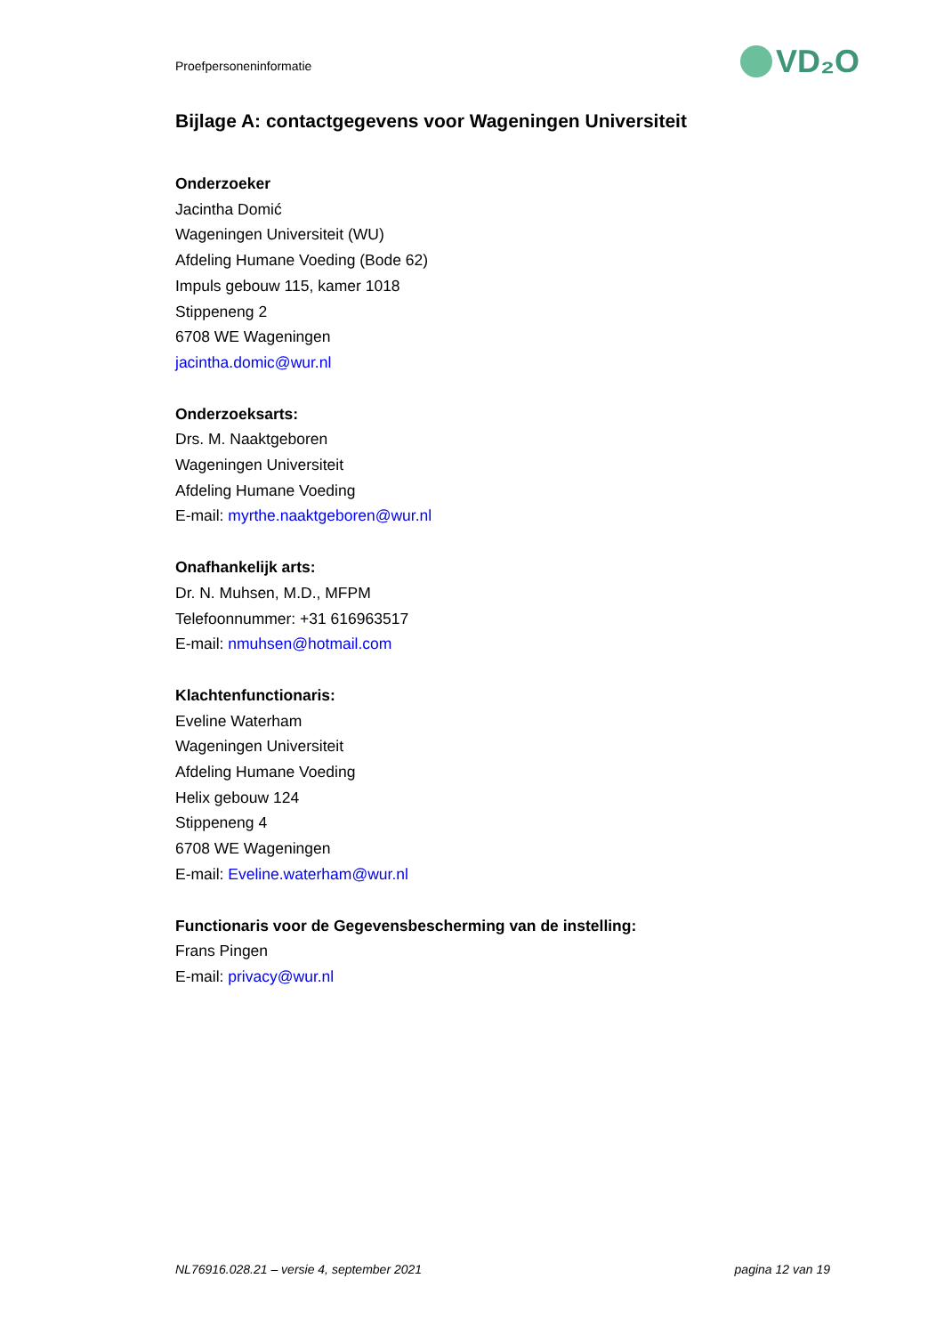Proefpersoneninformatie VD₂O
Bijlage A: contactgegevens voor Wageningen Universiteit
Onderzoeker
Jacintha Domić
Wageningen Universiteit (WU)
Afdeling Humane Voeding (Bode 62)
Impuls gebouw 115, kamer 1018
Stippeneng 2
6708 WE Wageningen
jacintha.domic@wur.nl
Onderzoeksarts:
Drs. M. Naaktgeboren
Wageningen Universiteit
Afdeling Humane Voeding
E-mail: myrthe.naaktgeboren@wur.nl
Onafhankelijk arts:
Dr. N. Muhsen, M.D., MFPM
Telefoonnummer: +31 616963517
E-mail: nmuhsen@hotmail.com
Klachtenfunctionaris:
Eveline Waterham
Wageningen Universiteit
Afdeling Humane Voeding
Helix gebouw 124
Stippeneng 4
6708 WE Wageningen
E-mail: Eveline.waterham@wur.nl
Functionaris voor de Gegevensbescherming van de instelling:
Frans Pingen
E-mail: privacy@wur.nl
NL76916.028.21 – versie 4, september 2021 pagina 12 van 19